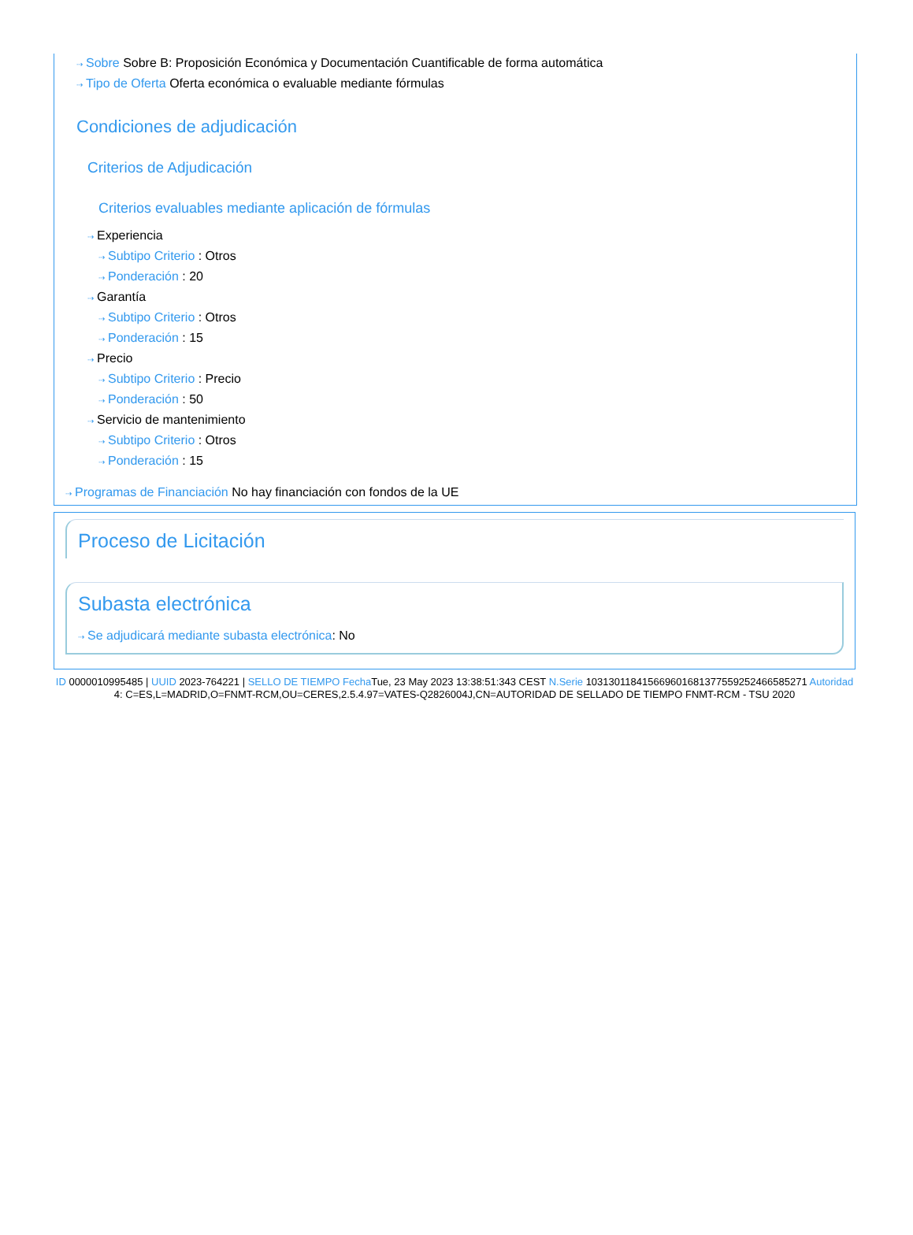⇢ Sobre Sobre B: Proposición Económica y Documentación Cuantificable de forma automática
⇢ Tipo de Oferta Oferta económica o evaluable mediante fórmulas
Condiciones de adjudicación
Criterios de Adjudicación
Criterios evaluables mediante aplicación de fórmulas
⇢ Experiencia
⇢ Subtipo Criterio : Otros
⇢ Ponderación : 20
⇢ Garantía
⇢ Subtipo Criterio : Otros
⇢ Ponderación : 15
⇢ Precio
⇢ Subtipo Criterio : Precio
⇢ Ponderación : 50
⇢ Servicio de mantenimiento
⇢ Subtipo Criterio : Otros
⇢ Ponderación : 15
⇢ Programas de Financiación No hay financiación con fondos de la UE
Proceso de Licitación
Subasta electrónica
⇢ Se adjudicará mediante subasta electrónica: No
ID 0000010995485 | UUID 2023-764221 | SELLO DE TIEMPO Fecha Tue, 23 May 2023 13:38:51:343 CEST N.Serie 103130118415669601681377559252466585271 Autoridad 4: C=ES,L=MADRID,O=FNMT-RCM,OU=CERES,2.5.4.97=VATES-Q2826004J,CN=AUTORIDAD DE SELLADO DE TIEMPO FNMT-RCM - TSU 2020